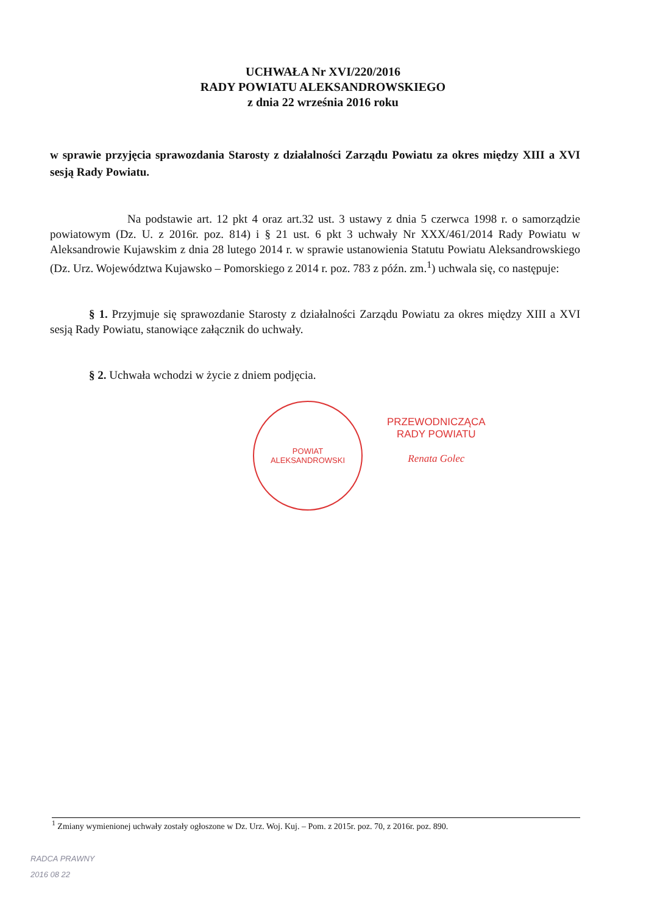UCHWAŁA Nr XVI/220/2016
RADY POWIATU ALEKSANDROWSKIEGO
z dnia 22 września 2016 roku
w sprawie przyjęcia sprawozdania Starosty z działalności Zarządu Powiatu za okres między XIII a XVI sesją Rady Powiatu.
Na podstawie art. 12 pkt 4 oraz art.32 ust. 3 ustawy z dnia 5 czerwca 1998 r. o samorządzie powiatowym (Dz. U. z 2016r. poz. 814) i § 21 ust. 6 pkt 3 uchwały Nr XXX/461/2014 Rady Powiatu w Aleksandrowie Kujawskim z dnia 28 lutego 2014 r. w sprawie ustanowienia Statutu Powiatu Aleksandrowskiego (Dz. Urz. Województwa Kujawsko – Pomorskiego z 2014 r. poz. 783 z późn. zm.<sup>1</sup>) uchwala się, co następuje:
§ 1. Przyjmuje się sprawozdanie Starosty z działalności Zarządu Powiatu za okres między XIII a XVI sesją Rady Powiatu, stanowiące załącznik do uchwały.
§ 2. Uchwała wchodzi w życie z dniem podjęcia.
POWIAT
ALEKSANDROWSKI
PRZEWODNICZĄCA
RADY POWIATU
Renata Golec
<sup>1</sup> Zmiany wymienionej uchwały zostały ogłoszone w Dz. Urz. Woj. Kuj. – Pom. z 2015r. poz. 70, z 2016r. poz. 890.
RADCA PRAWNY
2016 08 22